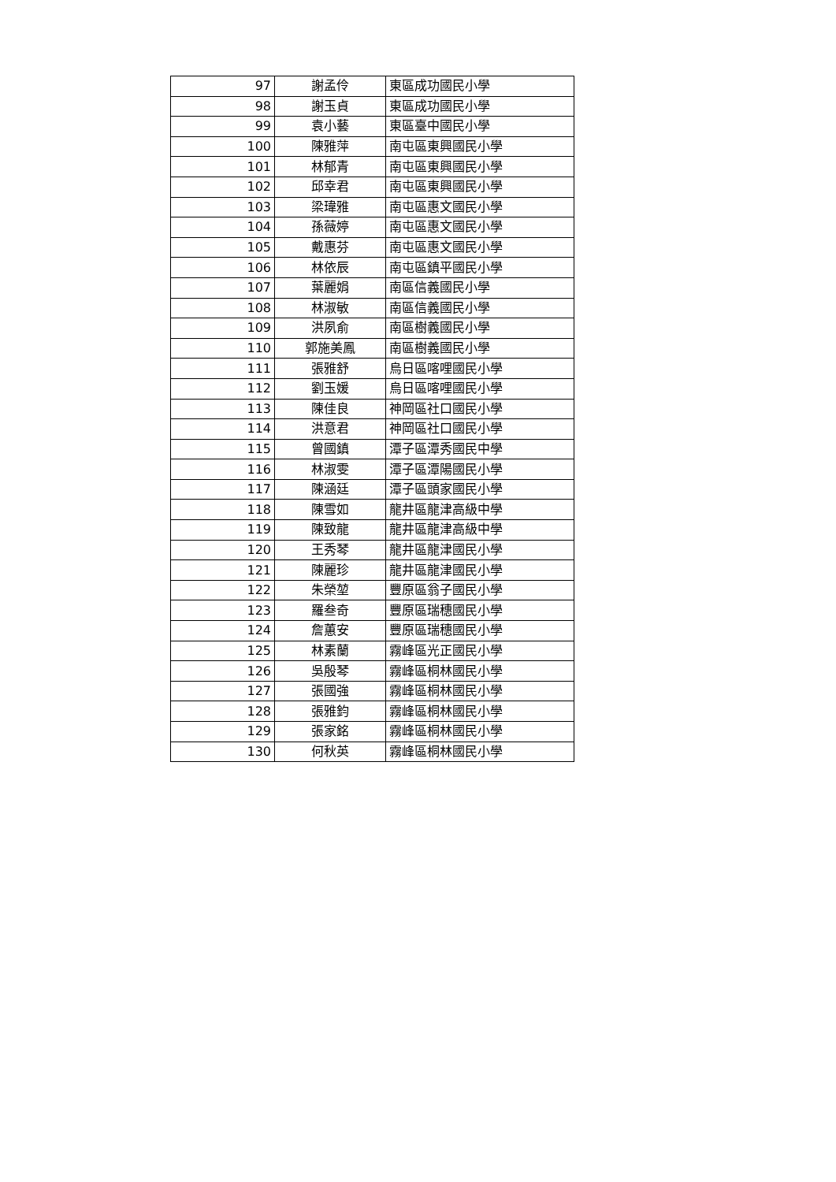| 97 | 謝孟伶 | 東區成功國民小學 |
| 98 | 謝玉貞 | 東區成功國民小學 |
| 99 | 袁小藝 | 東區臺中國民小學 |
| 100 | 陳雅萍 | 南屯區東興國民小學 |
| 101 | 林郁青 | 南屯區東興國民小學 |
| 102 | 邱幸君 | 南屯區東興國民小學 |
| 103 | 梁瑋雅 | 南屯區惠文國民小學 |
| 104 | 孫薇婷 | 南屯區惠文國民小學 |
| 105 | 戴惠芬 | 南屯區惠文國民小學 |
| 106 | 林依辰 | 南屯區鎮平國民小學 |
| 107 | 葉麗娟 | 南區信義國民小學 |
| 108 | 林淑敏 | 南區信義國民小學 |
| 109 | 洪夙俞 | 南區樹義國民小學 |
| 110 | 郭施美鳳 | 南區樹義國民小學 |
| 111 | 張雅舒 | 烏日區喀哩國民小學 |
| 112 | 劉玉媛 | 烏日區喀哩國民小學 |
| 113 | 陳佳良 | 神岡區社口國民小學 |
| 114 | 洪意君 | 神岡區社口國民小學 |
| 115 | 曾國鎮 | 潭子區潭秀國民中學 |
| 116 | 林淑雯 | 潭子區潭陽國民小學 |
| 117 | 陳涵廷 | 潭子區頭家國民小學 |
| 118 | 陳雪如 | 龍井區龍津高級中學 |
| 119 | 陳致龍 | 龍井區龍津高級中學 |
| 120 | 王秀琴 | 龍井區龍津國民小學 |
| 121 | 陳麗珍 | 龍井區龍津國民小學 |
| 122 | 朱榮堃 | 豐原區翁子國民小學 |
| 123 | 羅叁奇 | 豐原區瑞穗國民小學 |
| 124 | 詹蕙安 | 豐原區瑞穗國民小學 |
| 125 | 林素蘭 | 霧峰區光正國民小學 |
| 126 | 吳殷琴 | 霧峰區桐林國民小學 |
| 127 | 張國強 | 霧峰區桐林國民小學 |
| 128 | 張雅鈞 | 霧峰區桐林國民小學 |
| 129 | 張家銘 | 霧峰區桐林國民小學 |
| 130 | 何秋英 | 霧峰區桐林國民小學 |